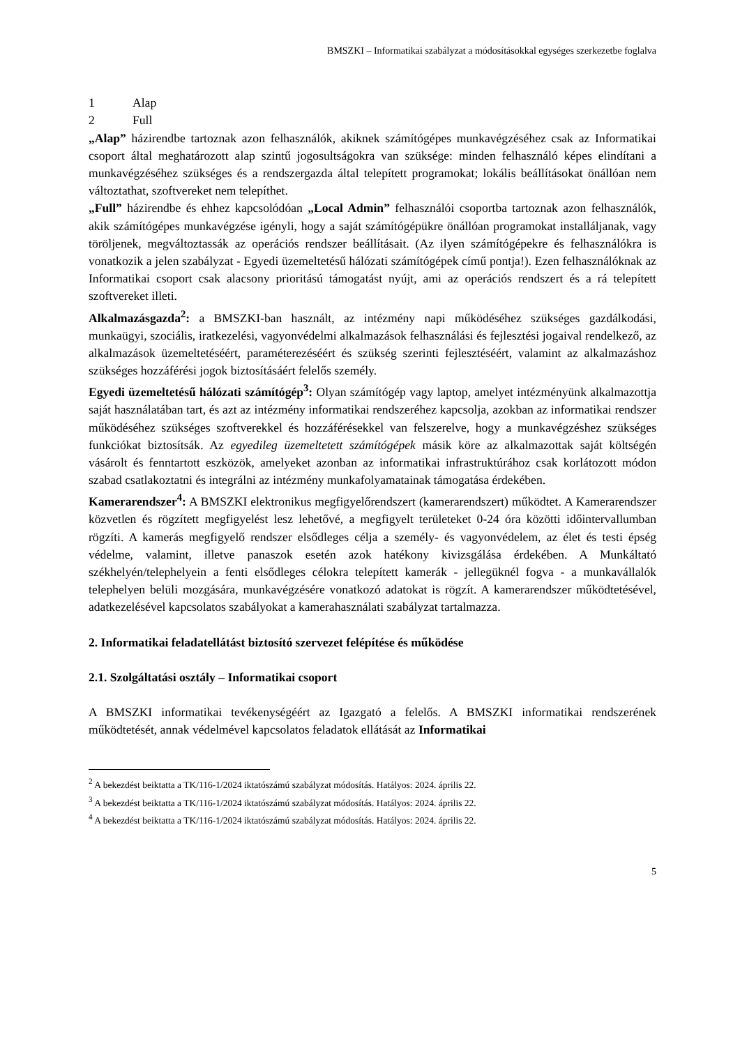BMSZKI – Informatikai szabályzat a módosításokkal egységes szerkezetbe foglalva
1 Alap
2 Full
„Alap” házirendbe tartoznak azon felhasználók, akiknek számítógépes munkavégzéséhez csak az Informatikai csoport által meghatározott alap szintű jogosultságokra van szüksége: minden felhasználó képes elindítani a munkavégzéséhez szükséges és a rendszergazda által telepített programokat; lokális beállításokat önállóan nem változtathat, szoftvereket nem telepíthet.
„Full” házirendbe és ehhez kapcsolódóan „Local Admin” felhasználói csoportba tartoznak azon felhasználók, akik számítógépes munkavégzése igényli, hogy a saját számítógépükre önállóan programokat installáljanak, vagy töröljenek, megváltoztassák az operációs rendszer beállításait. (Az ilyen számítógépekre és felhasználókra is vonatkozik a jelen szabályzat - Egyedi üzemeltetésű hálózati számítógépek című pontja!). Ezen felhasználóknak az Informatikai csoport csak alacsony prioritású támogatást nyújt, ami az operációs rendszert és a rá telepített szoftvereket illeti.
Alkalmazásgazda<sup>2</sup>: a BMSZKI-ban használt, az intézmény napi működéséhez szükséges gazdálkodási, munkaügyi, szociális, iratkezelési, vagyonvédelmi alkalmazások felhasználási és fejlesztési jogaival rendelkező, az alkalmazások üzemeltetéséért, paraméterezéséért és szükség szerinti fejlesztéséért, valamint az alkalmazáshoz szükséges hozzáférési jogok biztosításáért felelős személy.
Egyedi üzemeltetésű hálózati számítógép<sup>3</sup>: Olyan számítógép vagy laptop, amelyet intézményünk alkalmazottja saját használatában tart, és azt az intézmény informatikai rendszeréhez kapcsolja, azokban az informatikai rendszer működéséhez szükséges szoftverekkel és hozzáférésekkel van felszerelve, hogy a munkavégzéshez szükséges funkciókat biztosítsák. Az egyedileg üzemeltetett számítógépek másik köre az alkalmazottak saját költségén vásárolt és fenntartott eszközök, amelyeket azonban az informatikai infrastruktúrához csak korlátozott módon szabad csatlakoztatni és integrálni az intézmény munkafolyamatainak támogatása érdekében.
Kamerarendszer<sup>4</sup>: A BMSZKI elektronikus megfigyelőrendszert (kamerarendszert) működtet. A Kamerarendszer közvetlen és rögzített megfigyelést lesz lehetővé, a megfigyelt területeket 0-24 óra közötti időintervallumban rögzíti. A kamerás megfigyelő rendszer elsődleges célja a személy- és vagyonvédelem, az élet és testi épség védelme, valamint, illetve panaszok esetén azok hatékony kivizsgálása érdekében. A Munkáltató székhelyén/telephelyein a fenti elsődleges célokra telepített kamerák - jellegüknél fogva - a munkavállalók telephelyen belüli mozgására, munkavégzésére vonatkozó adatokat is rögzít. A kamerarendszer működtetésével, adatkezelésével kapcsolatos szabályokat a kamerahasználati szabályzat tartalmazza.
2. Informatikai feladatellátást biztosító szervezet felépítése és működése
2.1. Szolgáltatási osztály – Informatikai csoport
A BMSZKI informatikai tevékenységéért az Igazgató a felelős. A BMSZKI informatikai rendszerének működtetését, annak védelmével kapcsolatos feladatok ellátását az Informatikai
<sup>2</sup> A bekezdést beiktatta a TK/116-1/2024 iktatószámú szabályzat módosítás. Hatályos: 2024. április 22.
<sup>3</sup> A bekezdést beiktatta a TK/116-1/2024 iktatószámú szabályzat módosítás. Hatályos: 2024. április 22.
<sup>4</sup> A bekezdést beiktatta a TK/116-1/2024 iktatószámú szabályzat módosítás. Hatályos: 2024. április 22.
5